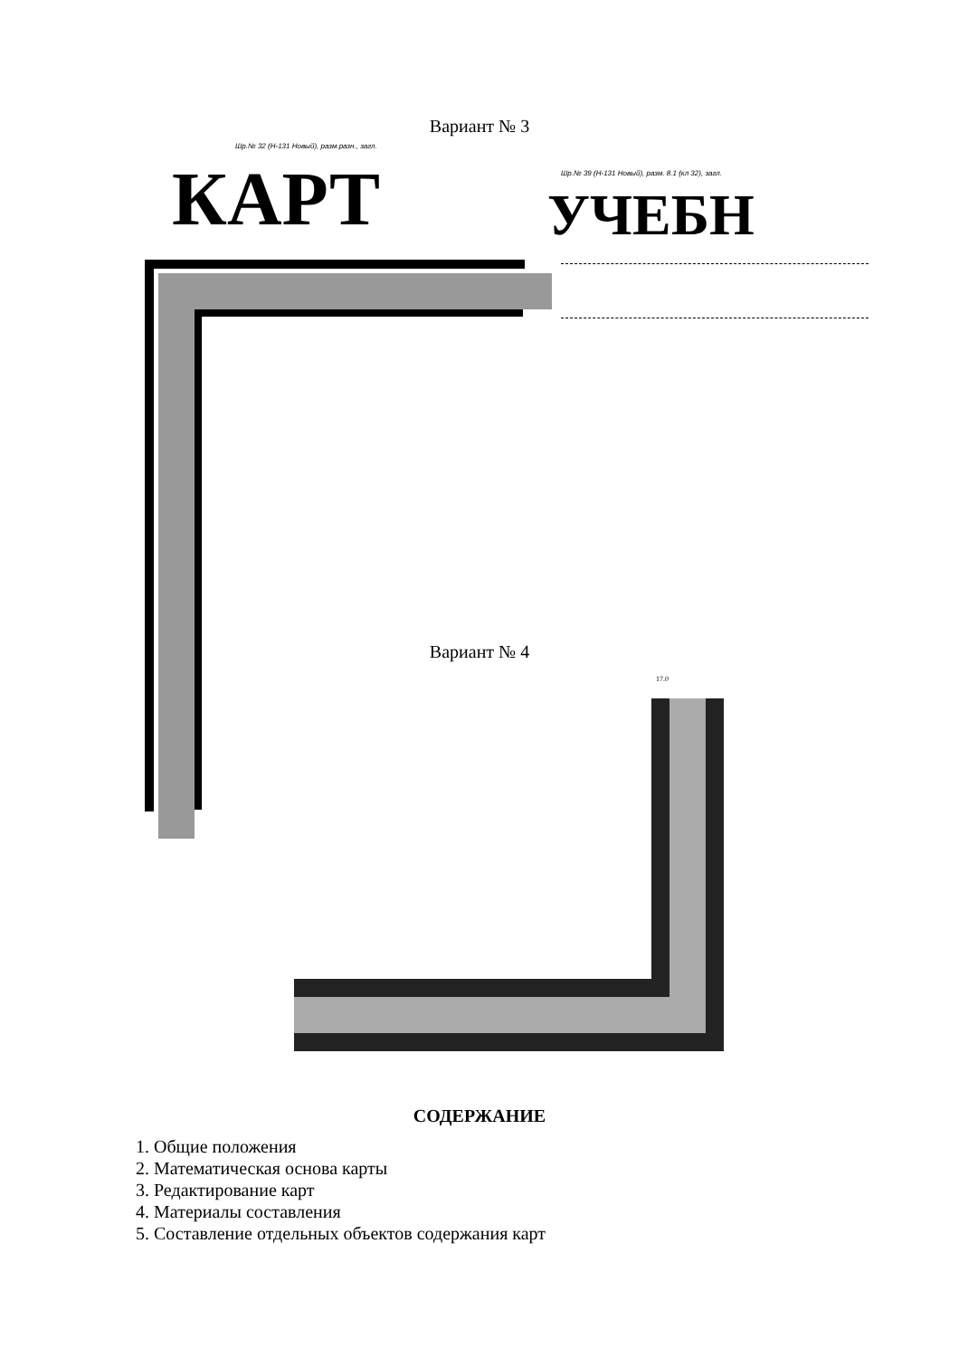Вариант № 3
Шр.№ 32 (Н-131 Новый), разм.разн., загл.
КАРТ
Шр.№ 39 (Н-131 Новый), разм. 8.1 (кл 32), загл.
УЧЕБН
Вариант № 4
17.0
СОДЕРЖАНИЕ
1. Общие положения
2. Математическая основа карты
3. Редактирование карт
4. Материалы составления
5. Составление отдельных объектов содержания карт